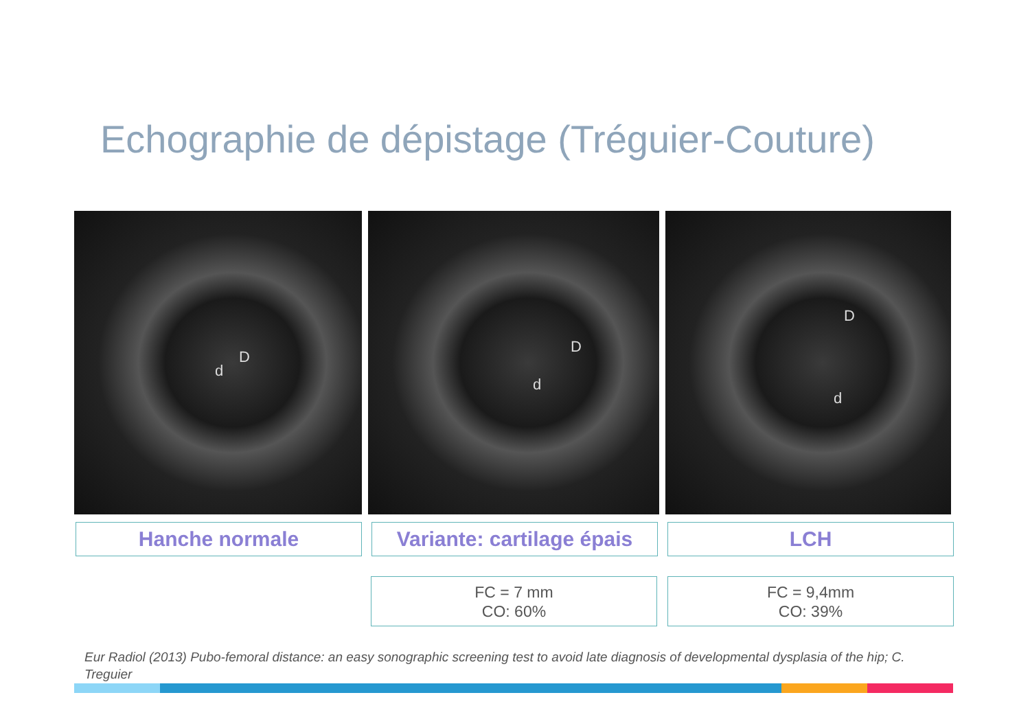Echographie de dépistage (Tréguier-Couture)
D
d
D
d
D
d
Hanche normale Variante: cartilage épais
LCH
FC = 7 mm
CO: 60%
FC = 9,4mm
CO: 39%
Eur Radiol (2013) Pubo-femoral distance: an easy sonographic screening test to avoid late diagnosis of developmental dysplasia of the hip; C. Treguier